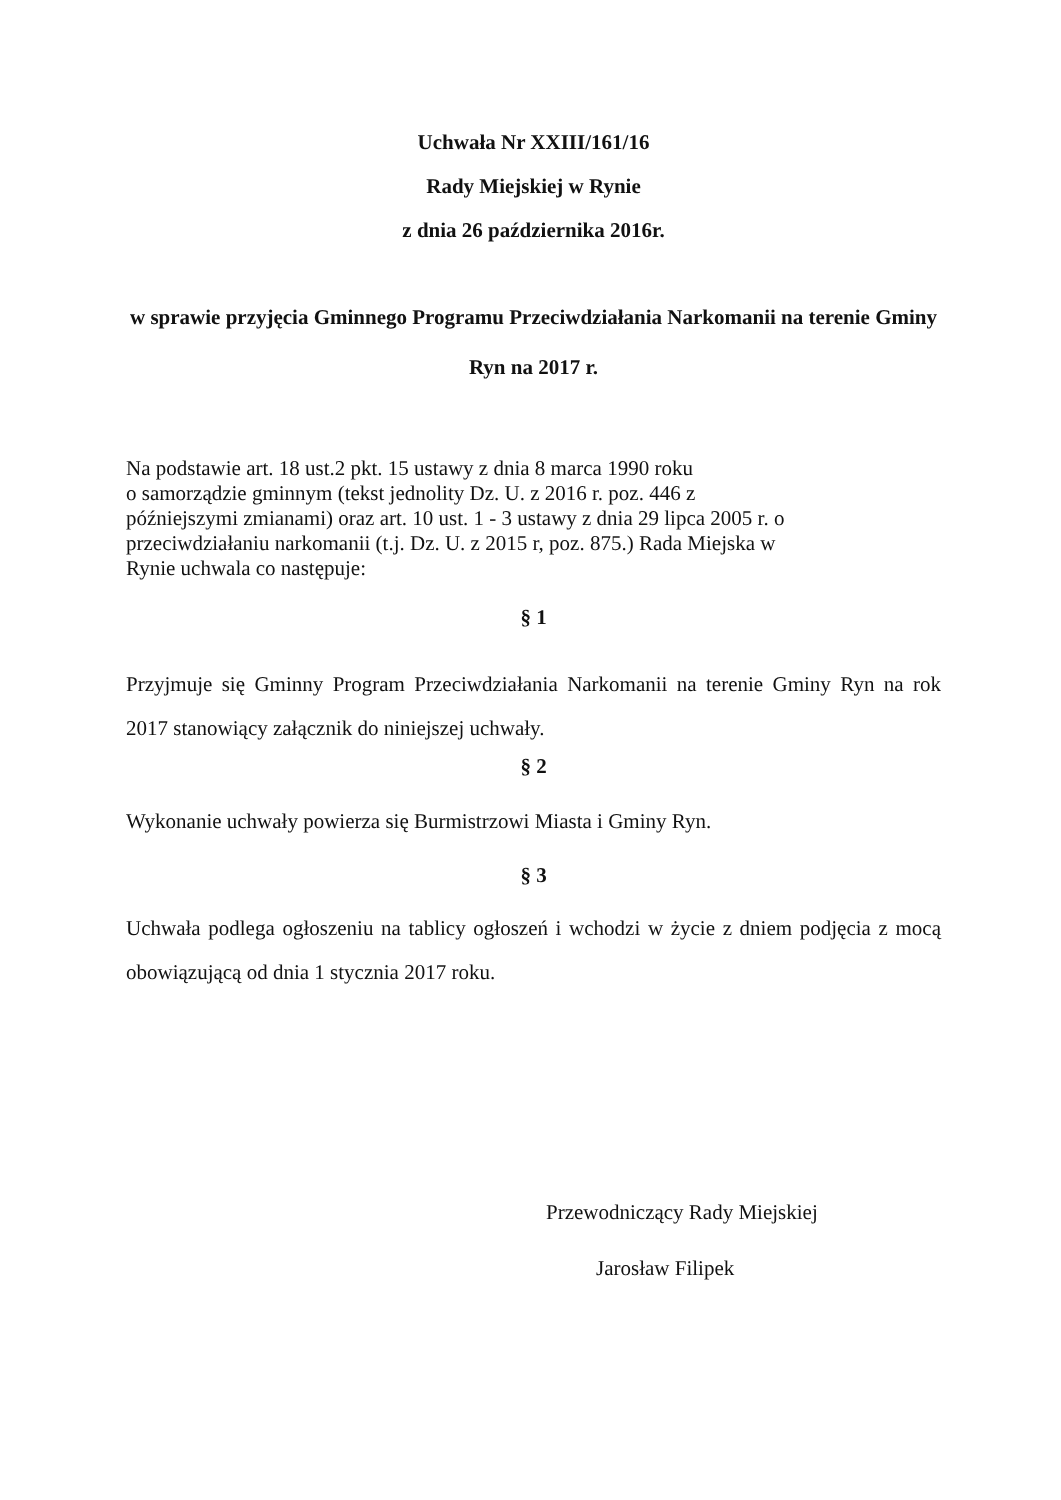Uchwała Nr XXIII/161/16
Rady Miejskiej w Rynie
z dnia 26 października 2016r.
w sprawie przyjęcia Gminnego Programu Przeciwdziałania Narkomanii na terenie Gminy Ryn na 2017 r.
Na podstawie art. 18 ust.2 pkt. 15 ustawy z dnia 8 marca 1990 roku
o samorządzie gminnym (tekst jednolity Dz. U. z 2016 r. poz. 446 z
późniejszymi zmianami) oraz art. 10 ust. 1 - 3 ustawy z dnia 29 lipca 2005 r. o
przeciwdziałaniu narkomanii (t.j. Dz. U. z 2015 r, poz. 875.) Rada Miejska w
Rynie uchwala co następuje:
§ 1
Przyjmuje się Gminny Program Przeciwdziałania Narkomanii na terenie Gminy Ryn na rok 2017 stanowiący załącznik do niniejszej uchwały.
§ 2
Wykonanie uchwały powierza się Burmistrzowi Miasta i Gminy Ryn.
§ 3
Uchwała podlega ogłoszeniu na tablicy ogłoszeń i wchodzi w życie z dniem podjęcia z mocą obowiązującą od dnia 1 stycznia 2017 roku.
Przewodniczący Rady Miejskiej
Jarosław Filipek